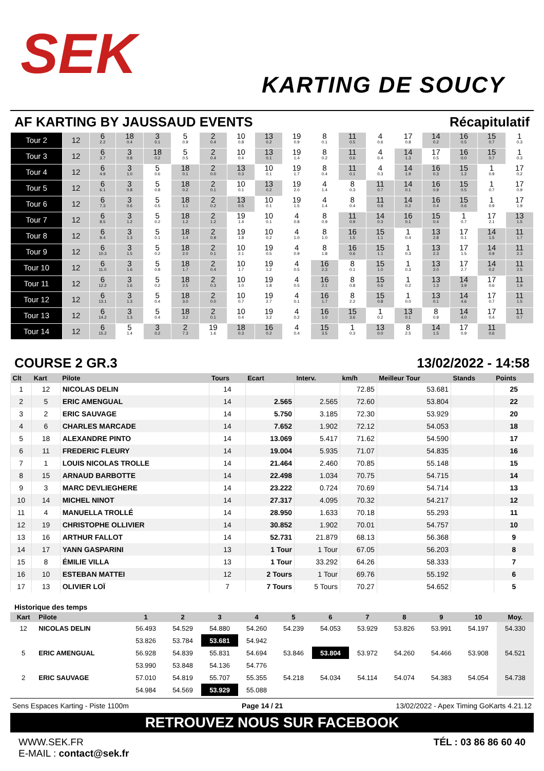SEK
KARTING DE SOUCY
AF KARTING BY JAUSSAUD EVENTS Récapitulatif
| Tour 2 | 12 | 6 2.2 | 18 0.4 | 3 0.1 | 5 0.9 | 2 0.4 | 10 0.8 | 13 0.2 | 19 0.9 | 8 0.1 | 11 0.5 | 4 0.6 | 17 0.8 | 14 0.2 | 16 0.5 | 15 0.7 | 1 0.3 |
| Tour 3 | 12 | 6 3.7 | 3 0.8 | 18 0.2 | 5 0.5 | 2 0.4 | 10 0.4 | 13 0.1 | 19 1.4 | 8 0.2 | 11 0.6 | 4 0.4 | 14 1.3 | 17 0.5 | 16 0.0 | 15 0.7 | 1 0.3 |
| Tour 4 | 12 | 6 4.9 | 3 1.0 | 5 0.6 | 18 0.1 | 2 0.0 | 13 0.3 | 10 0.1 | 19 1.7 | 8 0.4 | 11 0.1 | 4 0.3 | 14 1.9 | 16 0.3 | 15 1.2 | 1 0.9 | 17 0.2 |
| Tour 5 | 12 | 6 6.1 | 3 0.8 | 5 0.8 | 18 0.2 | 2 0.1 | 10 0.1 | 13 0.2 | 19 2.0 | 4 1.4 | 8 0.3 | 11 0.7 | 14 0.1 | 16 0.9 | 15 0.5 | 1 0.7 | 17 0.9 |
| Tour 6 | 12 | 6 7.3 | 3 0.6 | 5 0.5 | 18 1.1 | 2 0.2 | 13 0.5 | 10 0.1 | 19 1.5 | 4 1.4 | 8 0.4 | 11 0.8 | 14 0.2 | 16 0.4 | 15 0.6 | 1 0.9 | 17 1.9 |
| Tour 7 | 12 | 6 8.5 | 3 1.2 | 5 0.2 | 18 1.2 | 2 1.2 | 19 1.4 | 10 0.1 | 4 0.8 | 8 0.9 | 11 0.9 | 14 0.3 | 16 0.1 | 15 0.4 | 1 0.7 | 17 2.1 | 13 1.5 |
| Tour 8 | 12 | 6 9.4 | 3 1.3 | 5 0.1 | 18 1.4 | 2 0.9 | 19 1.8 | 10 0.2 | 4 1.0 | 8 1.0 | 16 1.5 | 15 1.1 | 1 0.4 | 13 2.8 | 17 0.1 | 14 1.5 | 11 1.7 |
| Tour 9 | 12 | 6 10.3 | 3 1.5 | 5 0.2 | 18 2.0 | 2 0.1 | 10 2.1 | 19 0.5 | 4 0.9 | 8 1.8 | 16 0.6 | 15 1.1 | 1 0.3 | 13 2.3 | 17 1.5 | 14 0.9 | 11 2.3 |
| Tour 10 | 12 | 6 11.0 | 3 1.6 | 5 0.8 | 18 1.7 | 2 0.4 | 10 1.7 | 19 1.2 | 4 0.5 | 16 2.3 | 8 0.1 | 15 1.0 | 1 0.3 | 13 2.0 | 17 2.7 | 14 0.2 | 11 2.5 |
| Tour 11 | 12 | 6 12.2 | 3 1.6 | 5 0.2 | 18 2.5 | 2 0.3 | 10 1.0 | 19 1.8 | 4 0.5 | 16 2.1 | 8 0.8 | 15 0.6 | 1 0.2 | 13 1.3 | 14 3.9 | 17 0.6 | 11 1.9 |
| Tour 12 | 12 | 6 13.1 | 3 1.3 | 5 0.4 | 18 3.0 | 2 0.0 | 10 0.7 | 19 2.7 | 4 0.1 | 16 1.7 | 8 2.2 | 15 0.8 | 1 0.0 | 13 0.1 | 14 4.6 | 17 0.7 | 11 1.5 |
| Tour 13 | 12 | 6 14.2 | 3 1.3 | 5 0.4 | 18 3.2 | 2 0.1 | 10 0.4 | 19 3.2 | 4 0.2 | 16 1.0 | 15 3.6 | 1 0.2 | 13 0.1 | 8 0.9 | 14 4.0 | 17 0.4 | 11 0.7 |
| Tour 14 | 12 | 6 15.2 | 5 1.4 | 3 0.2 | 2 7.3 | 19 1.6 | 18 0.3 | 16 0.2 | 4 0.4 | 15 3.5 | 1 0.3 | 13 0.0 | 8 2.5 | 14 1.5 | 17 0.9 | 11 0.6 | |
COURSE 2 GR.3 13/02/2022 - 14:58
| Clt | Kart | Pilote | Tours | Ecart | Interv. | km/h | Meilleur Tour | Stands | Points |
| --- | --- | --- | --- | --- | --- | --- | --- | --- | --- |
| 1 | 12 | NICOLAS DELIN | 14 | | | 72.85 | 53.681 | | 25 |
| 2 | 5 | ERIC AMENGUAL | 14 | 2.565 | 2.565 | 72.60 | 53.804 | | 22 |
| 3 | 2 | ERIC SAUVAGE | 14 | 5.750 | 3.185 | 72.30 | 53.929 | | 20 |
| 4 | 6 | CHARLES MARCADE | 14 | 7.652 | 1.902 | 72.12 | 54.053 | | 18 |
| 5 | 18 | ALEXANDRE PINTO | 14 | 13.069 | 5.417 | 71.62 | 54.590 | | 17 |
| 6 | 11 | FREDERIC FLEURY | 14 | 19.004 | 5.935 | 71.07 | 54.835 | | 16 |
| 7 | 1 | LOUIS NICOLAS TROLLE | 14 | 21.464 | 2.460 | 70.85 | 55.148 | | 15 |
| 8 | 15 | ARNAUD BARBOTTE | 14 | 22.498 | 1.034 | 70.75 | 54.715 | | 14 |
| 9 | 3 | MARC DEVLIEGHERE | 14 | 23.222 | 0.724 | 70.69 | 54.714 | | 13 |
| 10 | 14 | MICHEL NINOT | 14 | 27.317 | 4.095 | 70.32 | 54.217 | | 12 |
| 11 | 4 | MANUELLA TROLLÉ | 14 | 28.950 | 1.633 | 70.18 | 55.293 | | 11 |
| 12 | 19 | CHRISTOPHE OLLIVIER | 14 | 30.852 | 1.902 | 70.01 | 54.757 | | 10 |
| 13 | 16 | ARTHUR FALLOT | 14 | 52.731 | 21.879 | 68.13 | 56.368 | | 9 |
| 14 | 17 | YANN GASPARINI | 13 | 1 Tour | 1 Tour | 67.05 | 56.203 | | 8 |
| 15 | 8 | ÉMILIE VILLA | 13 | 1 Tour | 33.292 | 64.26 | 58.333 | | 7 |
| 16 | 10 | ESTEBAN MATTEI | 12 | 2 Tours | 1 Tour | 69.76 | 55.192 | | 6 |
| 17 | 13 | OLIVIER LOÏ | 7 | 7 Tours | 5 Tours | 70.27 | 54.652 | | 5 |
Historique des temps
| Kart | Pilote | 1 | 2 | 3 | 4 | 5 | 6 | 7 | 8 | 9 | 10 | Moy. |
| --- | --- | --- | --- | --- | --- | --- | --- | --- | --- | --- | --- | --- |
| 12 | NICOLAS DELIN | 56.493 | 54.529 | 54.880 | 54.260 | 54.239 | 54.053 | 53.929 | 53.826 | 53.991 | 54.197 | 54.330 |
| | | 53.826 | 53.784 | 53.681 | 54.942 | | | | | | | |
| 5 | ERIC AMENGUAL | 56.928 | 54.839 | 55.831 | 54.694 | 53.846 | 53.804 | 53.972 | 54.260 | 54.466 | 53.908 | 54.521 |
| | | 53.990 | 53.848 | 54.136 | 54.776 | | | | | | | |
| 2 | ERIC SAUVAGE | 57.010 | 54.819 | 55.707 | 55.355 | 54.218 | 54.034 | 54.114 | 54.074 | 54.383 | 54.054 | 54.738 |
| | | 54.984 | 54.569 | 53.929 | 55.088 | | | | | | | |
Sens Espaces Karting - Piste 1100m Page 14 / 21 13/02/2022 - Apex Timing GoKarts 4.21.12
RETROUVEZ NOUS SUR FACEBOOK
WWW.SEK.FR
E-MAIL : contact@sek.fr
TÉL : 03 86 86 60 40